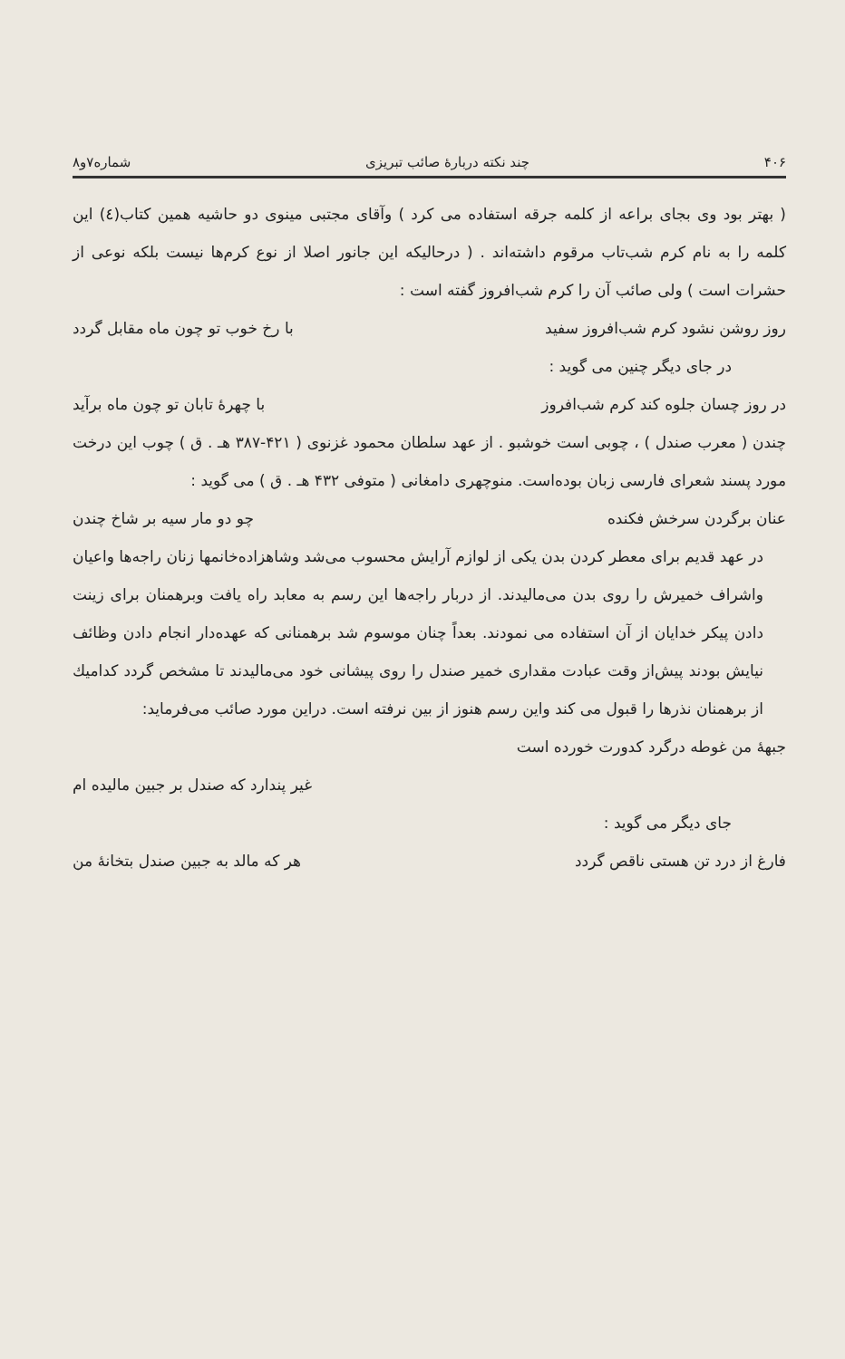۴۰۶ چند نکته دربارهٔ صائب تبریزی شماره۷و۸
( بهتر بود وی بجای براعه از کلمه جرقه استفاده می کرد ) وآقای مجتبی مینوی دو حاشیه همین کتاب(٤) این کلمه را به نام کرم شب‌تاب مرقوم داشته‌اند . ( درحالیکه این جانور اصلا از نوع کرم‌ها نیست بلکه نوعی از حشرات است ) ولی صائب آن را کرم شب‌افروز گفته است :
روز روشن نشود کرم شب‌افروز سفید با رخ خوب تو چون ماه مقابل گردد
در جای دیگر چنین می گوید :
در روز چسان جلوه کند کرم شب‌افروز با چهرهٔ تابان تو چون ماه برآید
چندن ( معرب صندل ) ، چوبی است خوشبو . از عهد سلطان محمود غزنوی ( ۴۲۱-۳۸۷ هـ . ق ) چوب این درخت مورد پسند شعرای فارسی زبان بوده‌است. منوچهری دامغانی ( متوفی ۴۳۲ هـ . ق ) می گوید :
عنان برگردن سرخش فکنده چو دو مار سیه بر شاخ چندن
در عهد قدیم برای معطر کردن بدن یکی از لوازم آرایش محسوب می‌شد وشاهزاده‌خانمها زنان راجه‌ها واعیان واشراف خمیرش را روی بدن می‌مالیدند. از دربار راجه‌ها این رسم به معابد راه یافت وبرهمنان برای زینت دادن پیکر خدایان از آن استفاده می نمودند. بعداً چنان موسوم شد برهمنانی که عهده‌دار انجام دادن وظائف نیایش بودند پیش‌از وقت عبادت مقداری خمیر صندل را روی پیشانی خود می‌مالیدند تا مشخص گردد کدامیك از برهمنان نذرها را قبول می کند واین رسم هنوز از بین نرفته است. دراین مورد صائب می‌فرماید:
جبههٔ من غوطه درگرد کدورت خورده است
غیر پندارد که صندل بر جبین مالیده ام
جای دیگر می گوید :
فارغ از درد تن هستی ناقص گردد هر که مالد به جبین صندل بتخانهٔ من